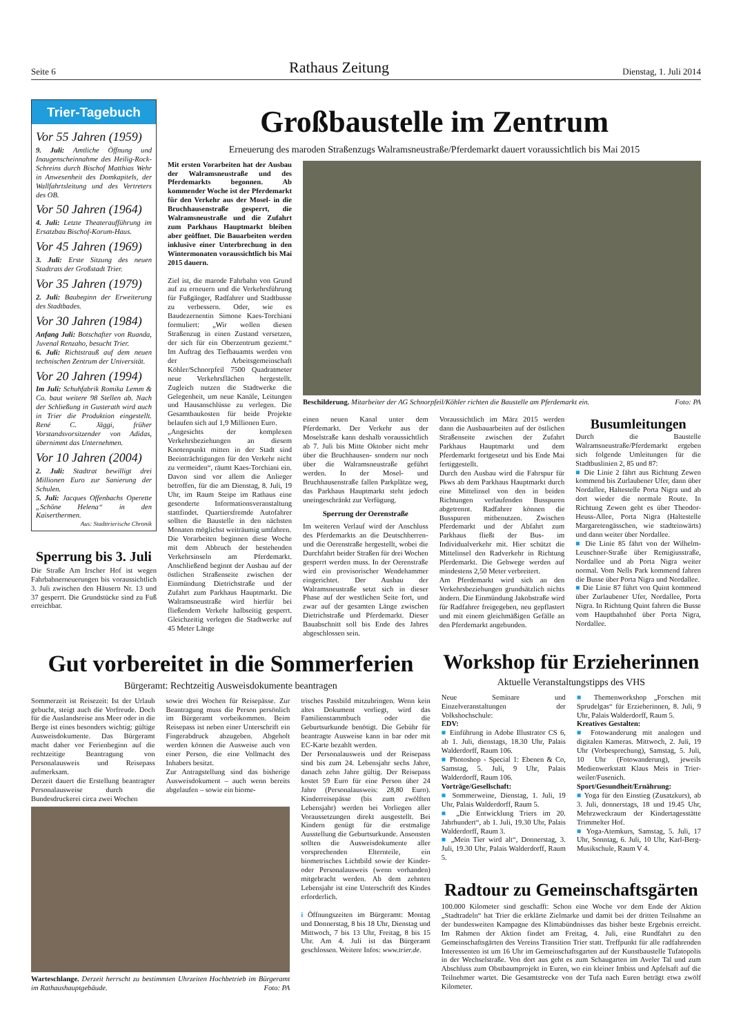Seite 6 Rathaus Zeitung Dienstag, 1. Juli 2014
Trier-Tagebuch
Vor 55 Jahren (1959)
9. Juli: Amtliche Öffnung und Inaugenscheinnahme des Heilig-Rock-Schreins durch Bischof Matthias Wehr in Anwesenheit des Domkapitels, der Wallfahrtsleitung und des Vertreters des OB.
Vor 50 Jahren (1964)
4. Juli: Letzte Theateraufführung im Ersatzbau Bischof-Korum-Haus.
Vor 45 Jahren (1969)
3. Juli: Erste Sitzung des neuen Stadtrats der Großstadt Trier.
Vor 35 Jahren (1979)
2. Juli: Baubeginn der Erweiterung des Stadtbades.
Vor 30 Jahren (1984)
Anfang Juli: Botschafter von Ruanda, Juvenal Renzaho, besucht Trier.
6. Juli: Richtstrauß auf dem neuen technischen Zentrum der Universität.
Vor 20 Jahren (1994)
Im Juli: Schuhfabrik Romika Lemm & Co. baut weitere 98 Stellen ab. Nach der Schließung in Gusterath wird auch in Trier die Produktion eingestellt. René C. Jäggi, früher Vorstandsvorsitzender von Adidas, übernimmt das Unternehmen.
Vor 10 Jahren (2004)
2. Juli: Stadtrat bewilligt drei Millionen Euro zur Sanierung der Schulen.
5. Juli: Jacques Offenbachs Operette „Schöne Helena“ in den Kaiserthermen.
Aus: Stadttrierische Chronik
Sperrung bis 3. Juli
Die Straße Am Irscher Hof ist wegen Fahrbahnerneuerungen bis voraussichtlich 3. Juli zwischen den Häusern Nr. 13 und 37 gesperrt. Die Grundstücke sind zu Fuß erreichbar.
Großbaustelle im Zentrum
Erneuerung des maroden Straßenzugs Walramsneustraße/Pferdemarkt dauert voraussichtlich bis Mai 2015
Mit ersten Vorarbeiten hat der Ausbau der Walramsneustraße und des Pferdemarkts begonnen. Ab kommender Woche ist der Pferdemarkt für den Verkehr aus der Mosel- in die Bruchhausenstraße gesperrt, die Walramsneustraße und die Zufahrt zum Parkhaus Hauptmarkt bleiben aber geöffnet. Die Bauarbeiten werden inklusive einer Unterbrechung in den Wintermonaten voraussichtlich bis Mai 2015 dauern.
Ziel ist, die marode Fahrbahn von Grund auf zu erneuern und die Verkehrsführung für Fußgänger, Radfahrer und Stadtbusse zu verbessern. Oder, wie es Baudezernentin Simone Kaes-Torchiani formuliert: „Wir wollen diesen Straßenzug in einen Zustand versetzen, der sich für ein Oberzentrum geziemt.“ Im Auftrag des Tiefbauamts werden von der Arbeitsgemeinschaft Köhler/Schnorpfeil 7500 Quadratmeter neue Verkehrsflächen hergestellt. Zugleich nutzen die Stadtwerke die Gelegenheit, um neue Kanäle, Leitungen und Hausanschlüsse zu verlegen. Die Gesamtbaukosten für beide Projekte belaufen sich auf 1,9 Millionen Euro.
„Angesichts der komplexen Verkehrsbeziehungen an diesem Knotenpunkt mitten in der Stadt sind Beeinträchtigungen für den Verkehr nicht zu vermeiden“, räumt Kaes-Torchiani ein. Davon sind vor allem die Anlieger betroffen, für die am Dienstag, 8. Juli, 19 Uhr, im Raum Steipe im Rathaus eine gesonderte Informationsveranstaltung stattfindet. Quartiersfremde Autofahrer sollten die Baustelle in den nächsten Monaten möglichst weiträumig umfahren.
Die Vorarbeiten beginnen diese Woche mit dem Abbruch der bestehenden Verkehrsinseln am Pferdemarkt. Anschließend beginnt der Ausbau auf der östlichen Straßenseite zwischen der Einmündung Dietrichstraße und der Zufahrt zum Parkhaus Hauptmarkt. Die Walramsneustraße wird hierfür bei fließendem Verkehr halbseitig gesperrt. Gleichzeitig verlegen die Stadtwerke auf 45 Meter Länge
Beschilderung. Mitarbeiter der AG Schnorpfeil/Köhler richten die Baustelle am Pferdemarkt ein. Foto: PA
einen neuen Kanal unter dem Pferdemarkt. Der Verkehr aus der Moselstraße kann deshalb voraussichtlich ab 7. Juli bis Mitte Oktober nicht mehr über die Bruchhausen- sondern nur noch über die Walramsneustraße geführt werden. In der Mosel- und Bruchhausenstraße fallen Parkplätze weg, das Parkhaus Hauptmarkt steht jedoch uneingeschränkt zur Verfügung.
Sperrung der Oerenstraße
Im weiteren Verlauf wird der Anschluss des Pferdemarkts an die Deutschherren- und die Oerenstraße hergestellt, wobei die Durchfahrt beider Straßen für drei Wochen gesperrt werden muss. In der Oerenstraße wird ein provisorischer Wendehammer eingerichtet. Der Ausbau der Walramsneustraße setzt sich in dieser Phase auf der westlichen Seite fort, und zwar auf der gesamten Länge zwischen Dietrichstraße und Pferdemarkt. Dieser Bauabschnitt soll bis Ende des Jahres abgeschlossen sein.
Voraussichtlich im März 2015 werden dann die Ausbauarbeiten auf der östlichen Straßenseite zwischen der Zufahrt Parkhaus Hauptmarkt und dem Pferdemarkt fortgesetzt und bis Ende Mai fertiggestellt.
Durch den Ausbau wird die Fahrspur für Pkws ab dem Parkhaus Hauptmarkt durch eine Mittelinsel von den in beiden Richtungen verlaufenden Busspuren abgetrennt. Radfahrer können die Busspuren mitbenutzen. Zwischen Pferdemarkt und der Abfahrt zum Parkhaus fließt der Bus- im Individualverkehr mit. Hier schützt die Mittelinsel den Radverkehr in Richtung Pferdemarkt. Die Gehwege werden auf mindestens 2,50 Meter verbreitert.
Am Pferdemarkt wird sich an den Verkehrsbeziehungen grundsätzlich nichts ändern. Die Einmündung Jakobstraße wird für Radfahrer freigegeben, neu gepflastert und mit einem gleichmäßigen Gefälle an den Pferdemarkt angebunden.
Busumleitungen
Durch die Baustelle Walramsneustraße/Pferdemarkt ergeben sich folgende Umleitungen für die Stadtbuslinien 2, 85 und 87:
■ Die Linie 2 fährt aus Richtung Zewen kommend bis Zurlaubener Ufer, dann über Nordallee, Haltestelle Porta Nigra und ab dort wieder die normale Route. In Richtung Zewen geht es über Theodor-Heuss-Allee, Porta Nigra (Haltestelle Margaretengässchen, wie stadteinwärts) und dann weiter über Nordallee.
■ Die Linie 85 fährt von der Wilhelm-Leuschner-Straße über Remigiusstraße, Nordallee und ab Porta Nigra weiter normal. Vom Nells Park kommend fahren die Busse über Porta Nigra und Nordallee.
■ Die Linie 87 führt von Quint kommend über Zurlaubener Ufer, Nordallee, Porta Nigra. In Richtung Quint fahren die Busse vom Hauptbahnhof über Porta Nigra, Nordallee.
Gut vorbereitet in die Sommerferien
Bürgeramt: Rechtzeitig Ausweisdokumente beantragen
Sommerzeit ist Reisezeit: Ist der Urlaub gebucht, steigt auch die Vorfreude. Doch für die Auslandsreise ans Meer oder in die Berge ist eines besonders wichtig: gültige Ausweisdokumente. Das Bürgeramt macht daher vor Ferienbeginn auf die rechtzeitige Beantragung von Personalausweis und Reisepass aufmerksam.
Derzeit dauert die Erstellung beantragter Personalausweise durch die Bundesdruckerei circa zwei Wochen
sowie drei Wochen für Reisepässe. Zur Beantragung muss die Person persönlich im Bürgeramt vorbeikommen. Beim Reisepass ist neben einer Unterschrift ein Fingerabdruck abzugeben. Abgeholt werden können die Ausweise auch von einer Person, die eine Vollmacht des Inhabers besitzt.
Zur Antragstellung sind das bisherige Ausweisdokument – auch wenn bereits abgelaufen – sowie ein biome-
Warteschlange. Derzeit herrscht zu bestimmten Uhrzeiten Hochbetrieb im Bürgeramt im Rathaushauptgebäude. Foto: PA
trisches Passbild mitzubringen. Wenn kein altes Dokument vorliegt, wird das Familienstammbuch oder die Geburtsurkunde benötigt. Die Gebühr für beantragte Ausweise kann in bar oder mit EC-Karte bezahlt werden.
Der Personalausweis und der Reisepass sind bis zum 24. Lebensjahr sechs Jahre, danach zehn Jahre gültig. Der Reisepass kostet 59 Euro für eine Person über 24 Jahre (Personalausweis: 28,80 Euro). Kinderreisepässe (bis zum zwölften Lebensjahr) werden bei Vorliegen aller Voraussetzungen direkt ausgestellt. Bei Kindern genügt für die erstmalige Ausstellung die Geburtsurkunde. Ansonsten sollten die Ausweisdokumente aller vorsprechenden Elternteile, ein biometrisches Lichtbild sowie der Kinder- oder Personalausweis (wenn vorhanden) mitgebracht werden. Ab dem zehnten Lebensjahr ist eine Unterschrift des Kindes erforderlich.
i Öffnungszeiten im Bürgeramt: Montag und Donnerstag, 8 bis 18 Uhr, Dienstag und Mittwoch, 7 bis 13 Uhr, Freitag, 8 bis 15 Uhr. Am 4. Juli ist das Bürgeramt geschlossen. Weitere Infos: www.trier.de.
Workshop für Erzieherinnen
Aktuelle Veranstaltungstipps des VHS
Neue Seminare und Einzelveranstaltungen der Volkshochschule:
EDV:
■ Einführung in Adobe Illustrator CS 6, ab 1. Juli, dienstags, 18.30 Uhr, Palais Walderdorff, Raum 106.
■ Photoshop - Special 1: Ebenen & Co, Samstag, 5. Juli, 9 Uhr, Palais Walderdorff, Raum 106.
Vorträge/Gesellschaft:
■ Sommerweine, Dienstag, 1. Juli, 19 Uhr, Palais Walderdorff, Raum 5.
■ „Die Entwicklung Triers im 20. Jahrhundert“, ab 1. Juli, 19.30 Uhr, Palais Walderdorff, Raum 3.
■ „Mein Tier wird alt“, Donnerstag, 3. Juli, 19.30 Uhr, Palais Walderdorff, Raum 5.
■ Themenworkshop „Forschen mit Sprudelgas“ für Erzieherinnen, 8. Juli, 9 Uhr, Palais Walderdorff, Raum 5.
Kreatives Gestalten:
■ Fotowanderung mit analogen und digitalen Kameras. Mittwoch, 2. Juli, 19 Uhr (Vorbesprechung), Samstag, 5. Juli, 10 Uhr (Fotowanderung), jeweils Medienwerkstatt Klaus Meis in Trier-weiler/Fusenich.
Sport/Gesundheit/Ernährung:
■ Yoga für den Einstieg (Zusatzkurs), ab 3. Juli, donnerstags, 18 und 19.45 Uhr, Mehrzweckraum der Kindertagesstätte Trimmelter Hof.
■ Yoga-Atemkurs, Samstag, 5. Juli, 17 Uhr, Sonntag, 6. Juli, 10 Uhr, Karl-Berg-Musikschule, Raum V 4.
Radtour zu Gemeinschaftsgärten
100.000 Kilometer sind geschafft: Schon eine Woche vor dem Ende der Aktion „Stadtradeln“ hat Trier die erklärte Zielmarke und damit bei der dritten Teilnahme an der bundesweiten Kampagne des Klimabündnisses das bisher beste Ergebnis erreicht. Im Rahmen der Aktion findet am Freitag, 4. Juli, eine Rundfahrt zu den Gemeinschaftsgärten des Vereins Transition Trier statt. Treffpunkt für alle radfahrenden Interessenten ist um 16 Uhr im Gemeinschaftsgarten auf der Kunstbaustelle Tufatopolis in der Wechselstraße. Von dort aus geht es zum Schaugarten im Aveler Tal und zum Abschluss zum Obstbaumprojekt in Euren, wo ein kleiner Imbiss und Apfelsaft auf die Teilnehmer wartet. Die Gesamtstrecke von der Tufa nach Euren beträgt etwa zwölf Kilometer.